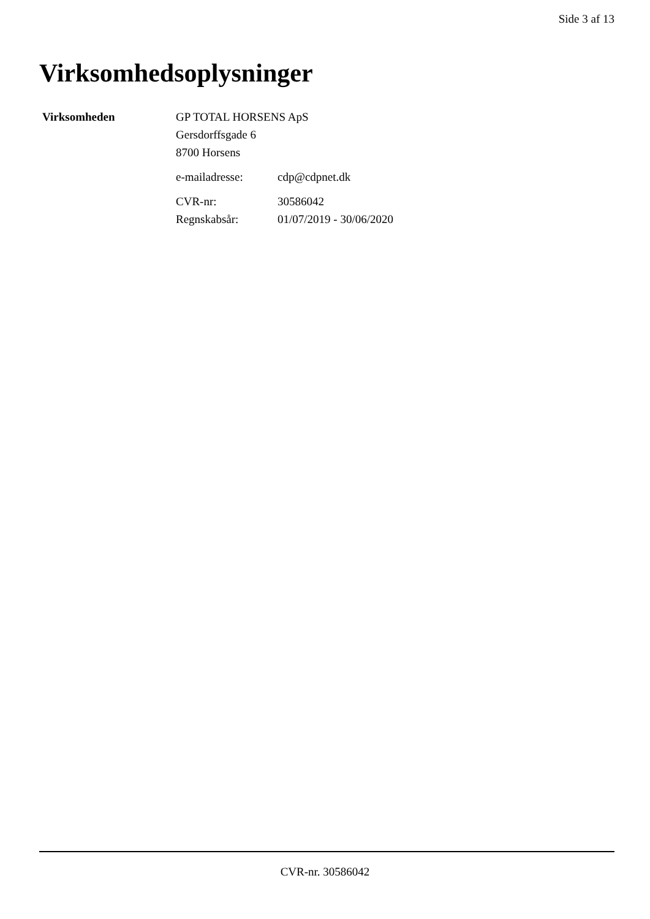Side 3 af 13
Virksomhedsoplysninger
Virksomheden GP TOTAL HORSENS ApS
Gersdorffsgade 6
8700 Horsens
e-mailadresse: cdp@cdpnet.dk
CVR-nr: 30586042
Regnskabsår: 01/07/2019 - 30/06/2020
CVR-nr. 30586042